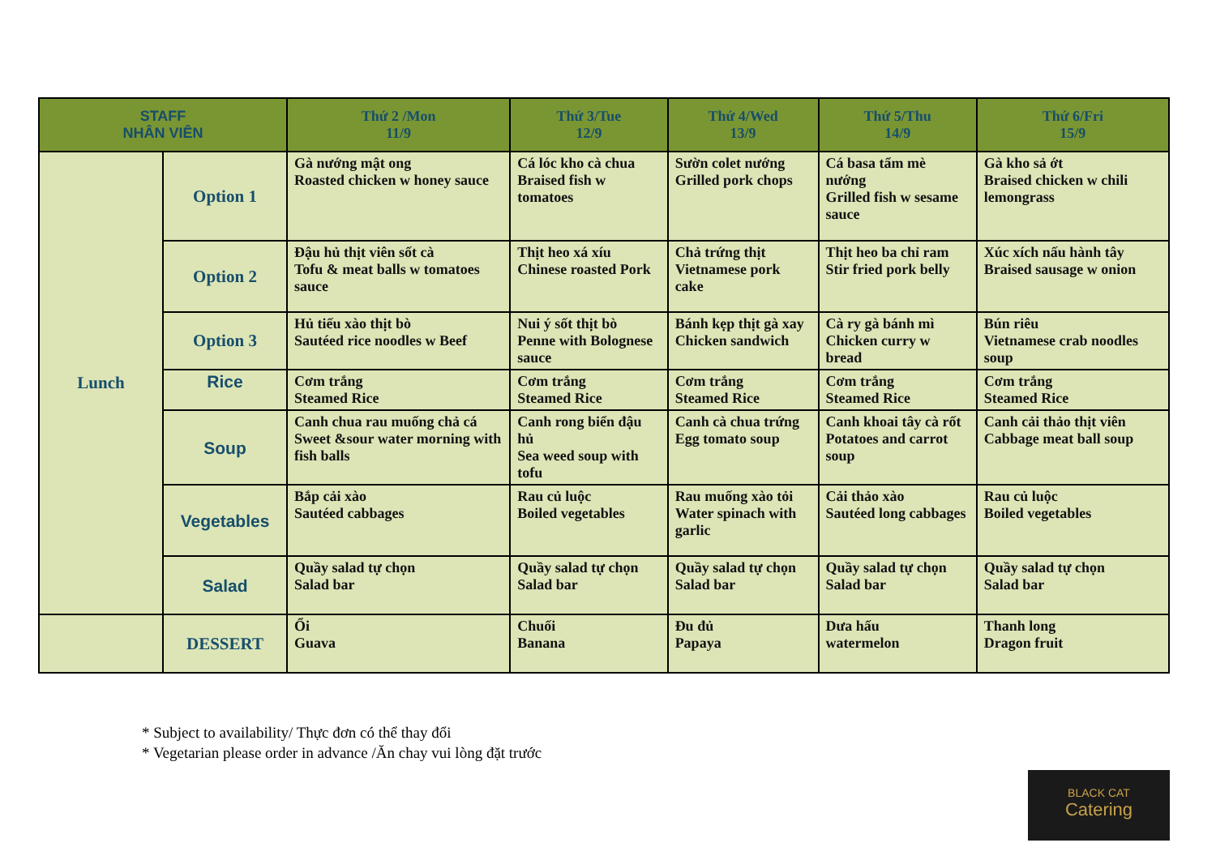| STAFF NHÂN VIÊN | | Thứ 2 /Mon 11/9 | Thứ 3/Tue 12/9 | Thứ 4/Wed 13/9 | Thứ 5/Thu 14/9 | Thứ 6/Fri 15/9 |
| --- | --- | --- | --- | --- | --- | --- |
| Lunch | Option 1 | Gà nướng mật ong Roasted chicken w honey sauce | Cá lóc kho cà chua Braised fish w tomatoes | Sườn colet nướng Grilled pork chops | Cá basa tẩm mè nướng Grilled fish w sesame sauce | Gà kho sả ớt Braised chicken w chili lemongrass |
| | Option 2 | Đậu hủ thịt viên sốt cà Tofu & meat balls w tomatoes sauce | Thịt heo xá xíu Chinese roasted Pork | Chả trứng thịt Vietnamese pork cake | Thịt heo ba chỉ ram Stir fried pork belly | Xúc xích nấu hành tây Braised sausage w onion |
| | Option 3 | Hủ tiếu xào thịt bò Sautéed rice noodles w Beef | Nui ý sốt thịt bò Penne with Bolognese sauce | Bánh kẹp thịt gà xay Chicken sandwich | Cà ry gà bánh mì Chicken curry w bread | Bún riêu Vietnamese crab noodles soup |
| | Rice | Cơm trắng Steamed Rice | Cơm trắng Steamed Rice | Cơm trắng Steamed Rice | Cơm trắng Steamed Rice | Cơm trắng Steamed Rice |
| | Soup | Canh chua rau muống chả cá Sweet &sour water morning with fish balls | Canh rong biển đậu hủ Sea weed soup with tofu | Canh cà chua trứng Egg tomato soup | Canh khoai tây cà rốt Potatoes and carrot soup | Canh cải thảo thịt viên Cabbage meat ball soup |
| | Vegetables | Bắp cải xào Sautéed cabbages | Rau củ luộc Boiled vegetables | Rau muống xào tỏi Water spinach with garlic | Cải thảo xào Sautéed long cabbages | Rau củ luộc Boiled vegetables |
| | Salad | Quầy salad tự chọn Salad bar | Quầy salad tự chọn Salad bar | Quầy salad tự chọn Salad bar | Quầy salad tự chọn Salad bar | Quầy salad tự chọn Salad bar |
| | DESSERT | Ổi Guava | Chuối Banana | Đu đủ Papaya | Dưa hấu watermelon | Thanh long Dragon fruit |
* Subject to availability/ Thực đơn có thể thay đổi
* Vegetarian please order in advance /Ăn chay vui lòng đặt trước
BLACK CAT
Catering